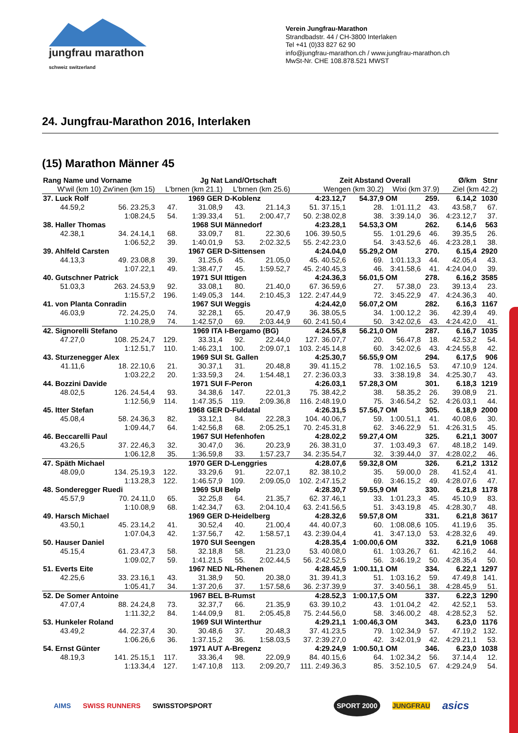jungfrau marathon
schweiz switzerland
Verein Jungfrau-Marathon
Strandbadstr. 44 / CH-3800 Interlaken
Tel +41 (0)33 827 62 90
info@jungfrau-marathon.ch / www.jungfrau-marathon.ch
MwSt-Nr. CHE 108.878.521 MWST
24. Jungfrau-Marathon 2016, Interlaken
(15) Marathon Männer 45
| Rang Name und Vorname | | Jg Nat | | Land/Ortschaft | | Zeit Abstand | | Overall | | Ø/km | Stnr |
| --- | --- | --- | --- | --- | --- | --- | --- | --- | --- | --- | --- |
| W'wil (km 10) Zw'inen (km 15) | | L'brnen (km 21.1) | | L'brnen (km 25.6) | | Wengen (km 30.2) | | Wixi (km 37.9) | | Ziel (km 42.2) | |
| 37. Luck Rolf | | 1969 GER | | D-Koblenz | | 4:23.12,7 | 54.37,9 | OM | 259. | 6.14,2 | 1030 |
| 44.59,2 | 56. 23.25,3 | 47. | 31.08,9 | 43. | 21.14,3 | 51. 37.15,1 | 28. | 1:01.11,2 | 43. | 43.58,7 | 67. |
| | 1:08.24,5 | 54. | 1:39.33,4 | 51. | 2:00.47,7 | 50. 2:38.02,8 | 38. | 3:39.14,0 | 36. | 4:23.12,7 | 37. |
| 38. Haller Thomas | | 1968 SUI | | Männedorf | | 4:23.28,1 | 54.53,3 | OM | 262. | 6.14,6 | 563 |
| 42.38,1 | 34. 24.14,1 | 68. | 33.09,7 | 81. | 22.30,6 | 106. 39.50,5 | 55. | 1:01.29,6 | 46. | 39.35,5 | 26. |
| | 1:06.52,2 | 39. | 1:40.01,9 | 53. | 2:02.32,5 | 55. 2:42.23,0 | 54. | 3:43.52,6 | 46. | 4:23.28,1 | 38. |
| 39. Ahlfeld Carsten | | 1967 GER | | D-Sittensen | | 4:24.04,0 | 55.29,2 | OM | 270. | 6.15,4 | 2920 |
| 44.13,3 | 49. 23.08,8 | 39. | 31.25,6 | 45. | 21.05,0 | 45. 40.52,6 | 69. | 1:01.13,3 | 44. | 42.05,4 | 43. |
| | 1:07.22,1 | 49. | 1:38.47,7 | 45. | 1:59.52,7 | 45. 2:40.45,3 | 46. | 3:41.58,6 | 41. | 4:24.04,0 | 39. |
| 40. Gutschner Patrick | | 1971 SUI | | Ittigen | | 4:24.36,3 | 56.01,5 | OM | 278. | 6.16,2 | 3585 |
| 51.03,3 | 263. 24.53,9 | 92. | 33.08,1 | 80. | 21.40,0 | 67. 36.59,6 | 27. | 57.38,0 | 23. | 39.13,4 | 23. |
| | 1:15.57,2 | 196. | 1:49.05,3 | 144. | 2:10.45,3 | 122. 2:47.44,9 | 72. | 3:45.22,9 | 47. | 4:24.36,3 | 40. |
| 41. von Planta Conradin | | 1967 SUI | | Weggis | | 4:24.42,0 | 56.07,2 | OM | 282. | 6.16,3 | 1167 |
| 46.03,9 | 72. 24.25,0 | 74. | 32.28,1 | 65. | 20.47,9 | 36. 38.05,5 | 34. | 1:00.12,2 | 36. | 42.39,4 | 49. |
| | 1:10.28,9 | 74. | 1:42.57,0 | 69. | 2:03.44,9 | 60. 2:41.50,4 | 50. | 3:42.02,6 | 43. | 4:24.42,0 | 41. |
| 42. Signorelli Stefano | | 1969 ITA | | I-Bergamo (BG) | | 4:24.55,8 | 56.21,0 | OM | 287. | 6.16,7 | 1035 |
| 47.27,0 | 108. 25.24,7 | 129. | 33.31,4 | 92. | 22.44,0 | 127. 36.07,7 | 20. | 56.47,8 | 18. | 42.53,2 | 54. |
| | 1:12.51,7 | 110. | 1:46.23,1 | 100. | 2:09.07,1 | 103. 2:45.14,8 | 60. | 3:42.02,6 | 43. | 4:24.55,8 | 42. |
| 43. Sturzenegger Alex | | 1969 SUI | | St. Gallen | | 4:25.30,7 | 56.55,9 | OM | 294. | 6.17,5 | 906 |
| 41.11,6 | 18. 22.10,6 | 21. | 30.37,1 | 31. | 20.48,8 | 39. 41.15,2 | 78. | 1:02.16,5 | 53. | 47.10,9 | 124. |
| | 1:03.22,2 | 20. | 1:33.59,3 | 24. | 1:54.48,1 | 27. 2:36.03,3 | 33. | 3:38.19,8 | 34. | 4:25.30,7 | 43. |
| 44. Bozzini Davide | | 1971 SUI | | F-Peron | | 4:26.03,1 | 57.28,3 | OM | 301. | 6.18,3 | 1219 |
| 48.02,5 | 126. 24.54,4 | 93. | 34.38,6 | 147. | 22.01,3 | 75. 38.42,2 | 38. | 58.35,2 | 26. | 39.08,9 | 21. |
| | 1:12.56,9 | 114. | 1:47.35,5 | 119. | 2:09.36,8 | 116. 2:48.19,0 | 75. | 3:46.54,2 | 52. | 4:26.03,1 | 44. |
| 45. Itter Stefan | | 1968 GER | | D-Fuldatal | | 4:26.31,5 | 57.56,7 | OM | 305. | 6.18,9 | 2000 |
| 45.08,4 | 58. 24.36,3 | 82. | 33.12,1 | 84. | 22.28,3 | 104. 40.06,7 | 59. | 1:00.51,1 | 41. | 40.08,6 | 30. |
| | 1:09.44,7 | 64. | 1:42.56,8 | 68. | 2:05.25,1 | 70. 2:45.31,8 | 62. | 3:46.22,9 | 51. | 4:26.31,5 | 45. |
| 46. Beccarelli Paul | | 1967 SUI | | Hefenhofen | | 4:28.02,2 | 59.27,4 | OM | 325. | 6.21,1 | 3007 |
| 43.26,5 | 37. 22.46,3 | 32. | 30.47,0 | 36. | 20.23,9 | 26. 38.31,0 | 37. | 1:03.49,3 | 67. | 48.18,2 | 149. |
| | 1:06.12,8 | 35. | 1:36.59,8 | 33. | 1:57.23,7 | 34. 2:35.54,7 | 32. | 3:39.44,0 | 37. | 4:28.02,2 | 46. |
| 47. Späth Michael | | 1970 GER | | D-Lenggries | | 4:28.07,6 | 59.32,8 | OM | 326. | 6.21,2 | 1312 |
| 48.09,0 | 134. 25.19,3 | 122. | 33.29,6 | 91. | 22.07,1 | 82. 38.10,2 | 35. | 59.00,0 | 28. | 41.52,4 | 41. |
| | 1:13.28,3 | 122. | 1:46.57,9 | 109. | 2:09.05,0 | 102. 2:47.15,2 | 69. | 3:46.15,2 | 49. | 4:28.07,6 | 47. |
| 48. Sonderegger Ruedi | | 1969 SUI | | Belp | | 4:28.30,7 | 59.55,9 | OM | 330. | 6.21,8 | 1178 |
| 45.57,9 | 70. 24.11,0 | 65. | 32.25,8 | 64. | 21.35,7 | 62. 37.46,1 | 33. | 1:01.23,3 | 45. | 45.10,9 | 83. |
| | 1:10.08,9 | 68. | 1:42.34,7 | 63. | 2:04.10,4 | 63. 2:41.56,5 | 51. | 3:43.19,8 | 45. | 4:28.30,7 | 48. |
| 49. Harsch Michael | | 1969 GER | | D-Heidelberg | | 4:28.32,6 | 59.57,8 | OM | 331. | 6.21,8 | 3617 |
| 43.50,1 | 45. 23.14,2 | 41. | 30.52,4 | 40. | 21.00,4 | 44. 40.07,3 | 60. | 1:08.08,6 | 105. | 41.19,6 | 35. |
| | 1:07.04,3 | 42. | 1:37.56,7 | 42. | 1:58.57,1 | 43. 2:39.04,4 | 41. | 3:47.13,0 | 53. | 4:28.32,6 | 49. |
| 50. Hauser Daniel | | 1970 SUI | | Seengen | | 4:28.35,4 | 1:00.00,6 | OM | 332. | 6.21,9 | 1068 |
| 45.15,4 | 61. 23.47,3 | 58. | 32.18,8 | 58. | 21.23,0 | 53. 40.08,0 | 61. | 1:03.26,7 | 61. | 42.16,2 | 44. |
| | 1:09.02,7 | 59. | 1:41.21,5 | 55. | 2:02.44,5 | 56. 2:42.52,5 | 56. | 3:46.19,2 | 50. | 4:28.35,4 | 50. |
| 51. Everts Eite | | 1967 NED | | NL-Rhenen | | 4:28.45,9 | 1:00.11,1 | OM | 334. | 6.22,1 | 1297 |
| 42.25,6 | 33. 23.16,1 | 43. | 31.38,9 | 50. | 20.38,0 | 31. 39.41,3 | 51. | 1:03.16,2 | 59. | 47.49,8 | 141. |
| | 1:05.41,7 | 34. | 1:37.20,6 | 37. | 1:57.58,6 | 36. 2:37.39,9 | 37. | 3:40.56,1 | 38. | 4:28.45,9 | 51. |
| 52. De Somer Antoine | | 1967 BEL | | B-Rumst | | 4:28.52,3 | 1:00.17,5 | OM | 337. | 6.22,3 | 1290 |
| 47.07,4 | 88. 24.24,8 | 73. | 32.37,7 | 66. | 21.35,9 | 63. 39.10,2 | 43. | 1:01.04,2 | 42. | 42.52,1 | 53. |
| | 1:11.32,2 | 84. | 1:44.09,9 | 81. | 2:05.45,8 | 75. 2:44.56,0 | 58. | 3:46.00,2 | 48. | 4:28.52,3 | 52. |
| 53. Hunkeler Roland | | 1969 SUI | | Winterthur | | 4:29.21,1 | 1:00.46,3 | OM | 343. | 6.23,0 | 1176 |
| 43.49,2 | 44. 22.37,4 | 30. | 30.48,6 | 37. | 20.48,3 | 37. 41.23,5 | 79. | 1:02.34,9 | 57. | 47.19,2 | 132. |
| | 1:06.26,6 | 36. | 1:37.15,2 | 36. | 1:58.03,5 | 37. 2:39.27,0 | 42. | 3:42.01,9 | 42. | 4:29.21,1 | 53. |
| 54. Ernst Günter | | 1971 AUT | | A-Bregenz | | 4:29.24,9 | 1:00.50,1 | OM | 346. | 6.23,0 | 1038 |
| 48.19,3 | 141. 25.15,1 | 117. | 33.36,4 | 98. | 22.09,9 | 84. 40.15,6 | 64. | 1:02.34,2 | 56. | 37.14,4 | 12. |
| | 1:13.34,4 | 127. | 1:47.10,8 | 113. | 2:09.20,7 | 111. 2:49.36,3 | 85. | 3:52.10,5 | 67. | 4:29.24,9 | 54. |
AIMS SWISS RUNNERS SWISSTOPSPORT SPORT 2000 JUNGFRAU asics